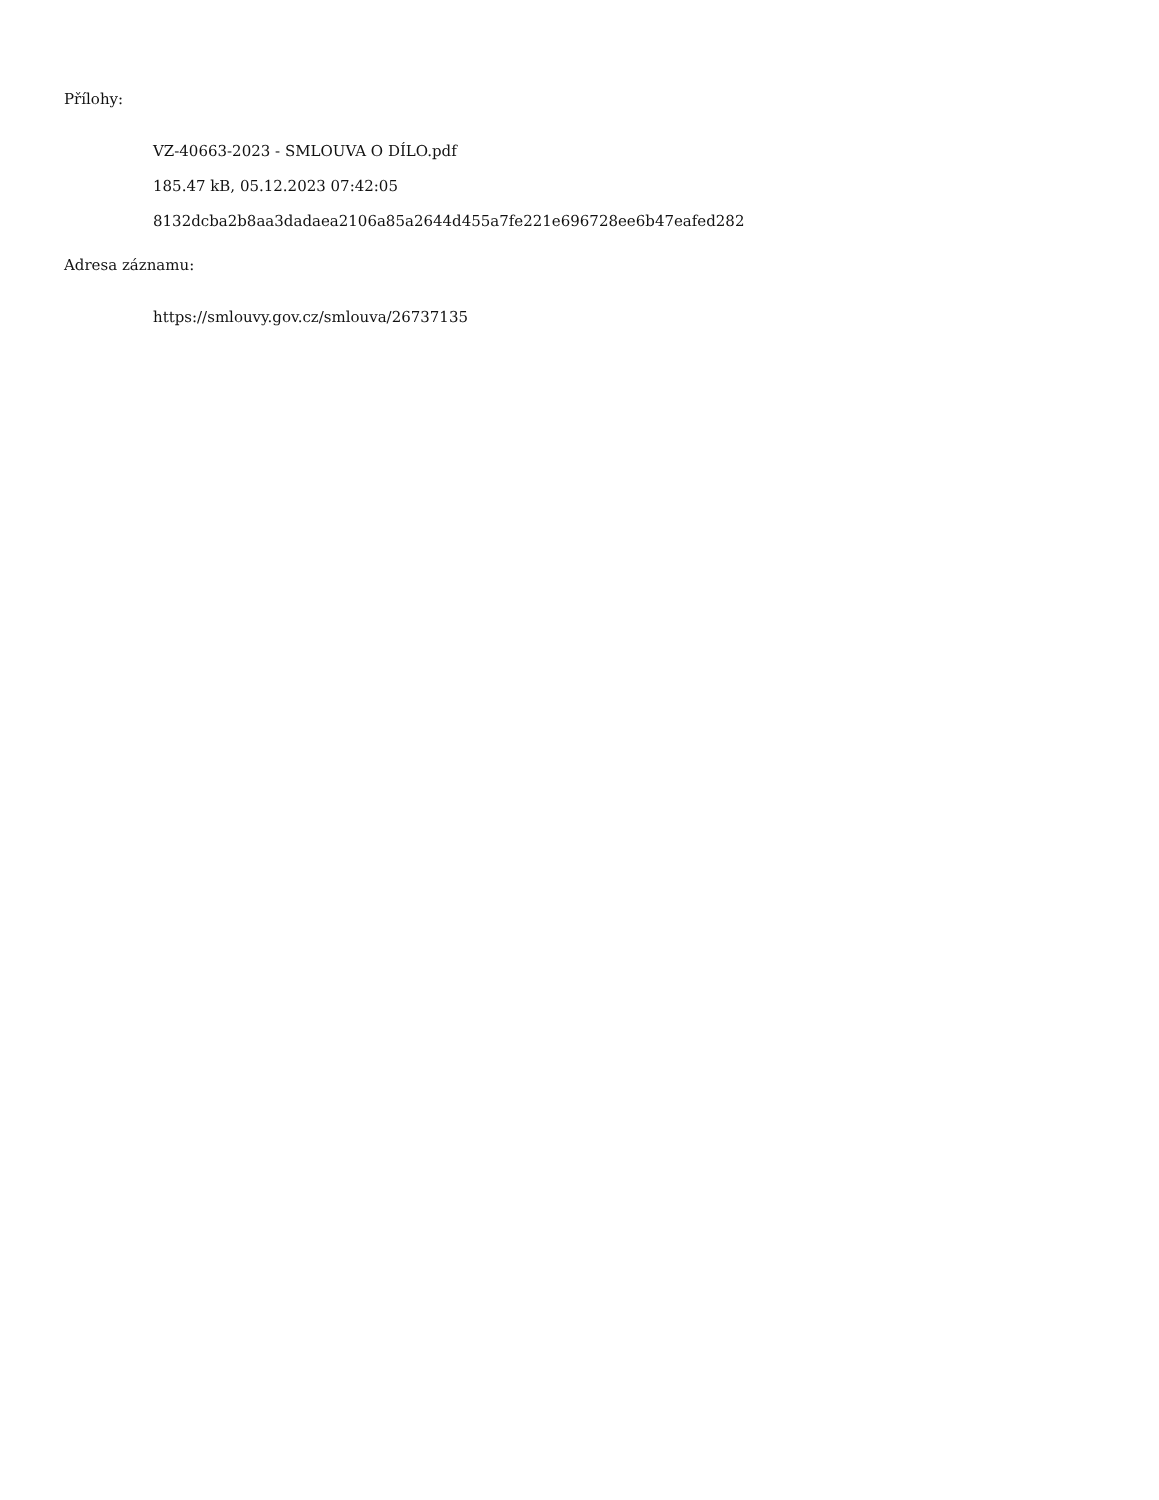Přílohy:
VZ-40663-2023 - SMLOUVA O DÍLO.pdf
185.47 kB, 05.12.2023 07:42:05
8132dcba2b8aa3dadaea2106a85a2644d455a7fe221e696728ee6b47eafed282
Adresa záznamu:
https://smlouvy.gov.cz/smlouva/26737135